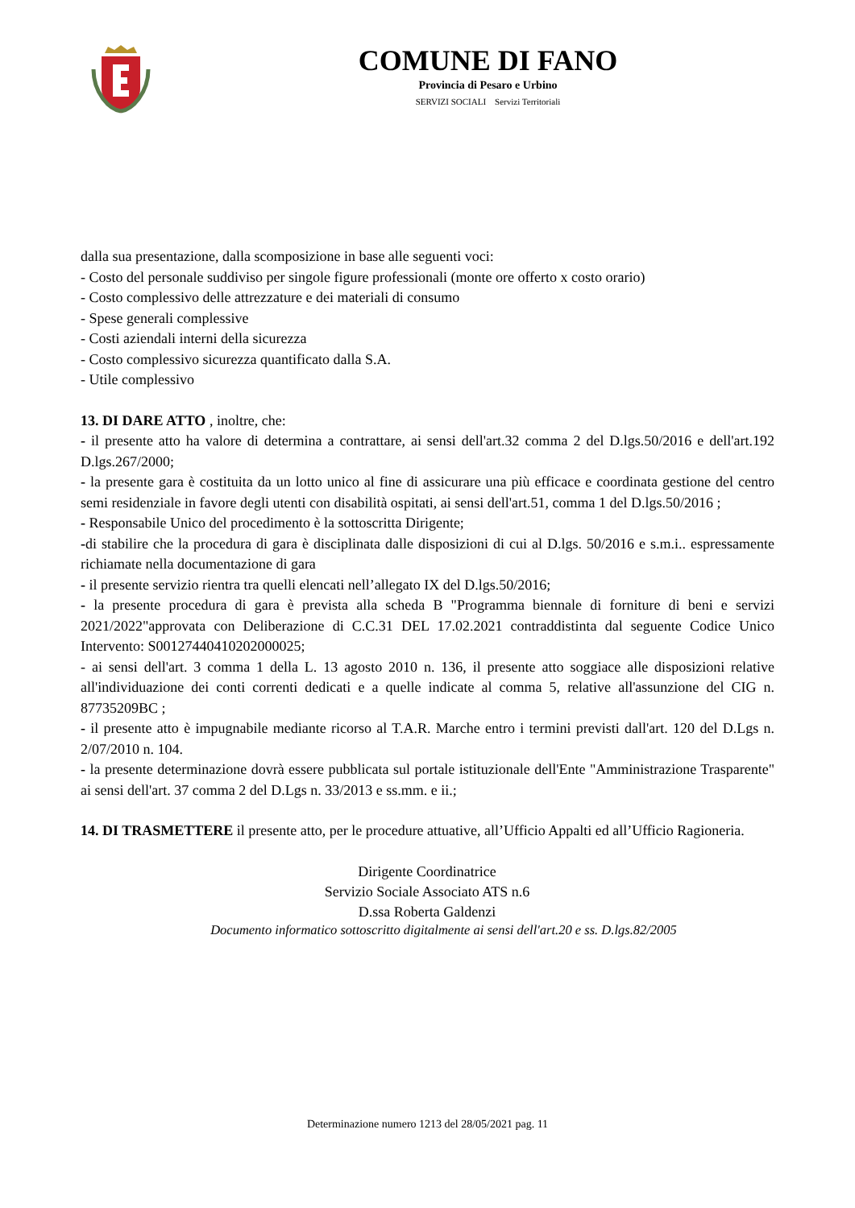COMUNE DI FANO
Provincia di Pesaro e Urbino
SERVIZI SOCIALI Servizi Territoriali
dalla sua presentazione, dalla scomposizione in base alle seguenti voci:
- Costo del personale suddiviso per singole figure professionali (monte ore offerto x costo orario)
- Costo complessivo delle attrezzature e dei materiali di consumo
- Spese generali complessive
- Costi aziendali interni della sicurezza
- Costo complessivo sicurezza quantificato dalla S.A.
- Utile complessivo
13. DI DARE ATTO , inoltre, che:
- il presente atto ha valore di determina a contrattare, ai sensi dell'art.32 comma 2 del D.lgs.50/2016 e dell'art.192 D.lgs.267/2000;
- la presente gara è costituita da un lotto unico al fine di assicurare una più efficace e coordinata gestione del centro semi residenziale in favore degli utenti con disabilità ospitati, ai sensi dell'art.51, comma 1 del D.lgs.50/2016 ;
- Responsabile Unico del procedimento è la sottoscritta Dirigente;
-di stabilire che la procedura di gara è disciplinata dalle disposizioni di cui al D.lgs. 50/2016 e s.m.i.. espressamente richiamate nella documentazione di gara
- il presente servizio rientra tra quelli elencati nell’allegato IX del D.lgs.50/2016;
- la presente procedura di gara è prevista alla scheda B "Programma biennale di forniture di beni e servizi 2021/2022"approvata con Deliberazione di C.C.31 DEL 17.02.2021 contraddistinta dal seguente Codice Unico Intervento: S00127440410202000025;
- ai sensi dell'art. 3 comma 1 della L. 13 agosto 2010 n. 136, il presente atto soggiace alle disposizioni relative all'individuazione dei conti correnti dedicati e a quelle indicate al comma 5, relative all'assunzione del CIG n. 87735209BC ;
- il presente atto è impugnabile mediante ricorso al T.A.R. Marche entro i termini previsti dall'art. 120 del D.Lgs n. 2/07/2010 n. 104.
- la presente determinazione dovrà essere pubblicata sul portale istituzionale dell'Ente "Amministrazione Trasparente" ai sensi dell'art. 37 comma 2 del D.Lgs n. 33/2013 e ss.mm. e ii.;
14. DI TRASMETTERE il presente atto, per le procedure attuative, all’Ufficio Appalti ed all’Ufficio Ragioneria.
Dirigente Coordinatrice
Servizio Sociale Associato ATS n.6
D.ssa Roberta Galdenzi
Documento informatico sottoscritto digitalmente ai sensi dell'art.20 e ss. D.lgs.82/2005
Determinazione numero 1213 del 28/05/2021 pag. 11